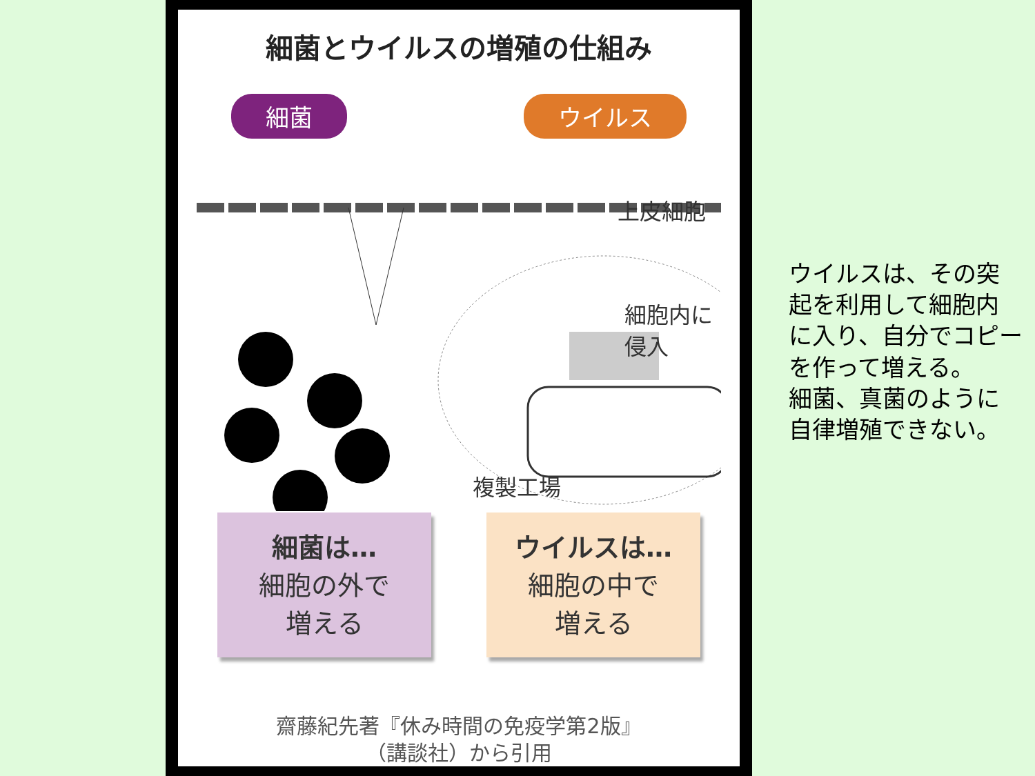細菌とウイルスの増殖の仕組み
細菌 ウイルス
上皮細胞
細胞内に
侵入
複製工場
細菌は…
細胞の外で
増える
ウイルスは…
細胞の中で
増える
齋藤紀先著『休み時間の免疫学第2版』
（講談社）から引用
ウイルスは、その突
起を利用して細胞内
に入り、自分でコピー
を作って増える。
細菌、真菌のように
自律増殖できない。